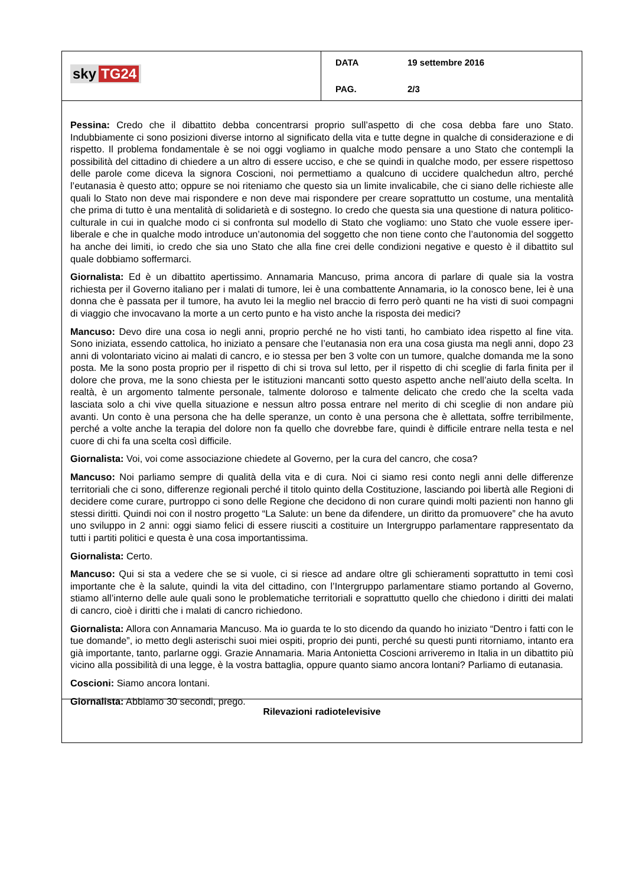sky TG24
DATA 19 settembre 2016
PAG. 2/3
Pessina: Credo che il dibattito debba concentrarsi proprio sull’aspetto di che cosa debba fare uno Stato. Indubbiamente ci sono posizioni diverse intorno al significato della vita e tutte degne in qualche di considerazione e di rispetto. Il problema fondamentale è se noi oggi vogliamo in qualche modo pensare a uno Stato che contempli la possibilità del cittadino di chiedere a un altro di essere ucciso, e che se quindi in qualche modo, per essere rispettoso delle parole come diceva la signora Coscioni, noi permettiamo a qualcuno di uccidere qualchedun altro, perché l’eutanasia è questo atto; oppure se noi riteniamo che questo sia un limite invalicabile, che ci siano delle richieste alle quali lo Stato non deve mai rispondere e non deve mai rispondere per creare soprattutto un costume, una mentalità che prima di tutto è una mentalità di solidarietà e di sostegno. Io credo che questa sia una questione di natura politico-culturale in cui in qualche modo ci si confronta sul modello di Stato che vogliamo: uno Stato che vuole essere iper-liberale e che in qualche modo introduce un’autonomia del soggetto che non tiene conto che l’autonomia del soggetto ha anche dei limiti, io credo che sia uno Stato che alla fine crei delle condizioni negative e questo è il dibattito sul quale dobbiamo soffermarci.
Giornalista: Ed è un dibattito apertissimo. Annamaria Mancuso, prima ancora di parlare di quale sia la vostra richiesta per il Governo italiano per i malati di tumore, lei è una combattente Annamaria, io la conosco bene, lei è una donna che è passata per il tumore, ha avuto lei la meglio nel braccio di ferro però quanti ne ha visti di suoi compagni di viaggio che invocavano la morte a un certo punto e ha visto anche la risposta dei medici?
Mancuso: Devo dire una cosa io negli anni, proprio perché ne ho visti tanti, ho cambiato idea rispetto al fine vita. Sono iniziata, essendo cattolica, ho iniziato a pensare che l’eutanasia non era una cosa giusta ma negli anni, dopo 23 anni di volontariato vicino ai malati di cancro, e io stessa per ben 3 volte con un tumore, qualche domanda me la sono posta. Me la sono posta proprio per il rispetto di chi si trova sul letto, per il rispetto di chi sceglie di farla finita per il dolore che prova, me la sono chiesta per le istituzioni mancanti sotto questo aspetto anche nell’aiuto della scelta. In realtà, è un argomento talmente personale, talmente doloroso e talmente delicato che credo che la scelta vada lasciata solo a chi vive quella situazione e nessun altro possa entrare nel merito di chi sceglie di non andare più avanti. Un conto è una persona che ha delle speranze, un conto è una persona che è allettata, soffre terribilmente, perché a volte anche la terapia del dolore non fa quello che dovrebbe fare, quindi è difficile entrare nella testa e nel cuore di chi fa una scelta così difficile.
Giornalista: Voi, voi come associazione chiedete al Governo, per la cura del cancro, che cosa?
Mancuso: Noi parliamo sempre di qualità della vita e di cura. Noi ci siamo resi conto negli anni delle differenze territoriali che ci sono, differenze regionali perché il titolo quinto della Costituzione, lasciando poi libertà alle Regioni di decidere come curare, purtroppo ci sono delle Regione che decidono di non curare quindi molti pazienti non hanno gli stessi diritti. Quindi noi con il nostro progetto “La Salute: un bene da difendere, un diritto da promuovere” che ha avuto uno sviluppo in 2 anni: oggi siamo felici di essere riusciti a costituire un Intergruppo parlamentare rappresentato da tutti i partiti politici e questa è una cosa importantissima.
Giornalista: Certo.
Mancuso: Qui si sta a vedere che se si vuole, ci si riesce ad andare oltre gli schieramenti soprattutto in temi così importante che è la salute, quindi la vita del cittadino, con l’Intergruppo parlamentare stiamo portando al Governo, stiamo all’interno delle aule quali sono le problematiche territoriali e soprattutto quello che chiedono i diritti dei malati di cancro, cioè i diritti che i malati di cancro richiedono.
Giornalista: Allora con Annamaria Mancuso. Ma io guarda te lo sto dicendo da quando ho iniziato “Dentro i fatti con le tue domande”, io metto degli asterischi suoi miei ospiti, proprio dei punti, perché su questi punti ritorniamo, intanto era già importante, tanto, parlarne oggi. Grazie Annamaria. Maria Antonietta Coscioni arriveremo in Italia in un dibattito più vicino alla possibilità di una legge, è la vostra battaglia, oppure quanto siamo ancora lontani? Parliamo di eutanasia.
Coscioni: Siamo ancora lontani.
Giornalista: Abbiamo 30 secondi, prego.
Rilevazioni radiotelevisive